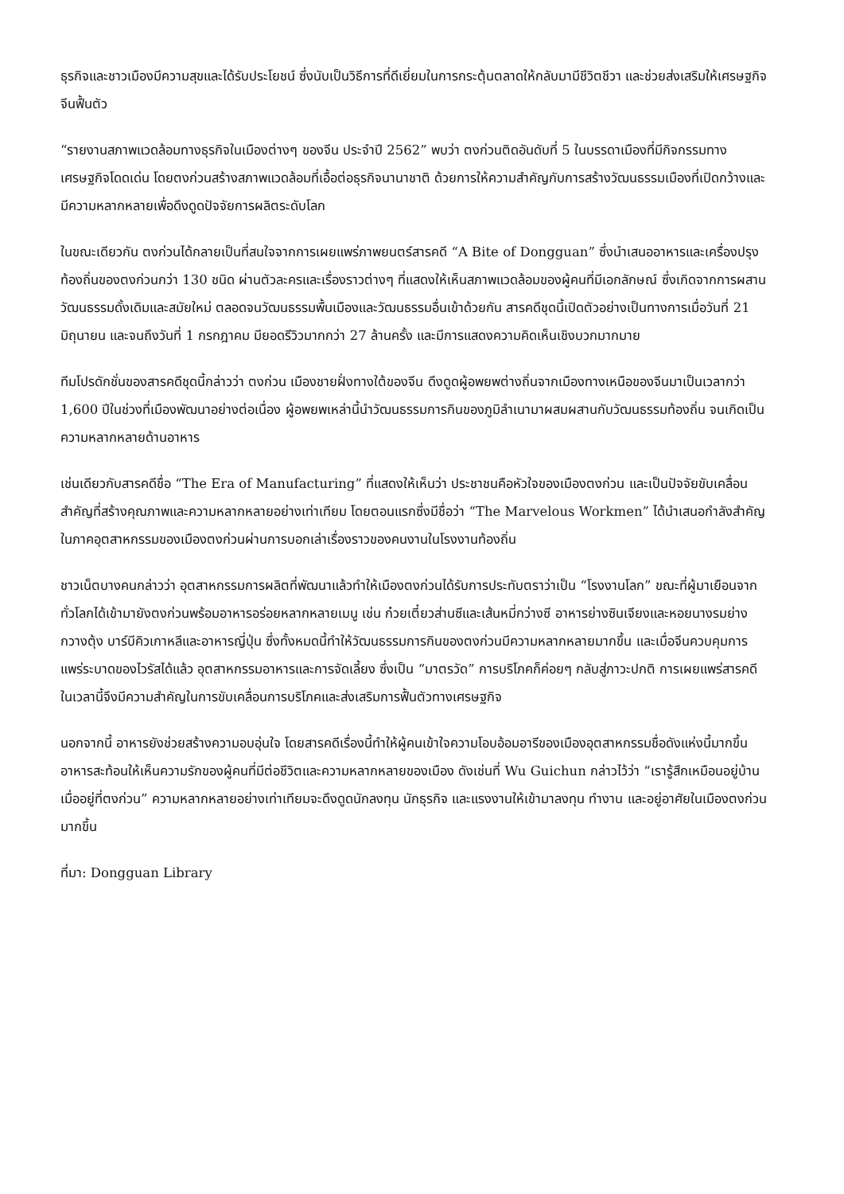ธุรกิจและชาวเมืองมีความสุขและได้รับประโยชน์ ซึ่งนับเป็นวิธีการที่ดีเยี่ยมในการกระตุ้นตลาดให้กลับมามีชีวิตชีวา และช่วยส่งเสริมให้เศรษฐกิจจีนฟื้นตัว
“รายงานสภาพแวดล้อมทางธุรกิจในเมืองต่างๆ ของจีน ประจำปี 2562” พบว่า ตงก่วนติดอันดับที่ 5 ในบรรดาเมืองที่มีกิจกรรมทางเศรษฐกิจโดดเด่น โดยตงก่วนสร้างสภาพแวดล้อมที่เอื้อต่อธุรกิจนานาชาติ ด้วยการให้ความสำคัญกับการสร้างวัฒนธรรมเมืองที่เปิดกว้างและมีความหลากหลายเพื่อดึงดูดปัจจัยการผลิตระดับโลก
ในขณะเดียวกัน ตงก่วนได้กลายเป็นที่สนใจจากการเผยแพร่ภาพยนตร์สารคดี “A Bite of Dongguan” ซึ่งนำเสนออาหารและเครื่องปรุงท้องถิ่นของตงก่วนกว่า 130 ชนิด ผ่านตัวละครและเรื่องราวต่างๆ ที่แสดงให้เห็นสภาพแวดล้อมของผู้คนที่มีเอกลักษณ์ ซึ่งเกิดจากการผสานวัฒนธรรมดั้งเดิมและสมัยใหม่ ตลอดจนวัฒนธรรมพื้นเมืองและวัฒนธรรมอื่นเข้าด้วยกัน สารคดีชุดนี้เปิดตัวอย่างเป็นทางการเมื่อวันที่ 21 มิถุนายน และจนถึงวันที่ 1 กรกฎาคม มียอดรีวิวมากกว่า 27 ล้านครั้ง และมีการแสดงความคิดเห็นเชิงบวกมากมาย
ทีมโปรดักชั่นของสารคดีชุดนี้กล่าวว่า ตงก่วน เมืองชายฝั่งทางใต้ของจีน ดึงดูดผู้อพยพต่างถิ่นจากเมืองทางเหนือของจีนมาเป็นเวลากว่า 1,600 ปีในช่วงที่เมืองพัฒนาอย่างต่อเนื่อง ผู้อพยพเหล่านี้นำวัฒนธรรมการกินของภูมิลำเนามาผสมผสานกับวัฒนธรรมท้องถิ่น จนเกิดเป็นความหลากหลายด้านอาหาร
เช่นเดียวกับสารคดีชื่อ “The Era of Manufacturing” ที่แสดงให้เห็นว่า ประชาชนคือหัวใจของเมืองตงก่วน และเป็นปัจจัยขับเคลื่อนสำคัญที่สร้างคุณภาพและความหลากหลายอย่างเท่าเทียม โดยตอนแรกซึ่งมีชื่อว่า “The Marvelous Workmen” ได้นำเสนอกำลังสำคัญในภาคอุตสาหกรรมของเมืองตงก่วนผ่านการบอกเล่าเรื่องราวของคนงานในโรงงานท้องถิ่น
ชาวเน็ตบางคนกล่าวว่า อุตสาหกรรมการผลิตที่พัฒนาแล้วทำให้เมืองตงก่วนได้รับการประทับตราว่าเป็น “โรงงานโลก” ขณะที่ผู้มาเยือนจากทั่วโลกได้เข้ามายังตงก่วนพร้อมอาหารอร่อยหลากหลายเมนู เช่น ก๋วยเตี๋ยวส่านซีและเส้นหมี่กว่างซี อาหารย่างซินเจียงและหอยนางรมย่างกวางตุ้ง บาร์บีคิวเกาหลีและอาหารญี่ปุ่น ซึ่งทั้งหมดนี้ทำให้วัฒนธรรมการกินของตงก่วนมีความหลากหลายมากขึ้น และเมื่อจีนควบคุมการแพร่ระบาดของไวรัสได้แล้ว อุตสาหกรรมอาหารและการจัดเลี้ยง ซึ่งเป็น “มาตรวัด” การบริโภคก็ค่อยๆ กลับสู่ภาวะปกติ การเผยแพร่สารคดีในเวลานี้จึงมีความสำคัญในการขับเคลื่อนการบริโภคและส่งเสริมการฟื้นตัวทางเศรษฐกิจ
นอกจากนี้ อาหารยังช่วยสร้างความอบอุ่นใจ โดยสารคดีเรื่องนี้ทำให้ผู้คนเข้าใจความโอบอ้อมอารีของเมืองอุตสาหกรรมชื่อดังแห่งนี้มากขึ้น อาหารสะท้อนให้เห็นความรักของผู้คนที่มีต่อชีวิตและความหลากหลายของเมือง ดังเช่นที่ Wu Guichun กล่าวไว้ว่า “เรารู้สึกเหมือนอยู่บ้านเมื่ออยู่ที่ตงก่วน” ความหลากหลายอย่างเท่าเทียมจะดึงดูดนักลงทุน นักธุรกิจ และแรงงานให้เข้ามาลงทุน ทำงาน และอยู่อาศัยในเมืองตงก่วนมากขึ้น
ที่มา: Dongguan Library